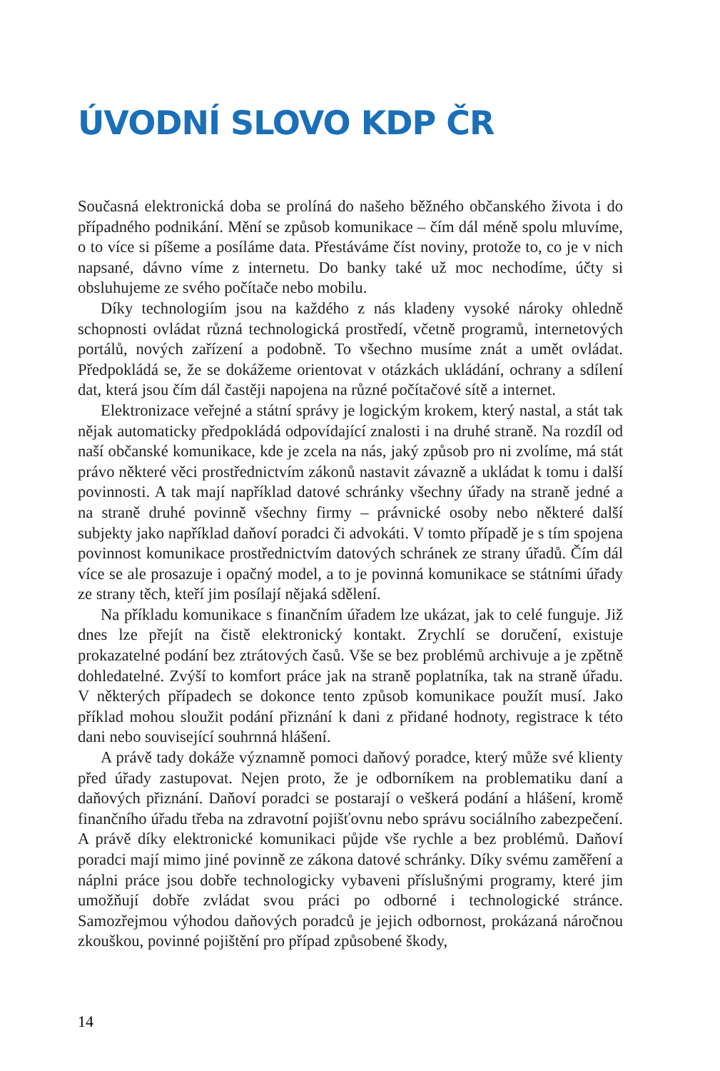ÚVODNÍ SLOVO KDP ČR
Současná elektronická doba se prolíná do našeho běžného občanského života i do případného podnikání. Mění se způsob komunikace – čím dál méně spolu mluvíme, o to více si píšeme a posíláme data. Přestáváme číst noviny, protože to, co je v nich napsané, dávno víme z internetu. Do banky také už moc nechodíme, účty si obsluhujeme ze svého počítače nebo mobilu.
Díky technologiím jsou na každého z nás kladeny vysoké nároky ohledně schopnosti ovládat různá technologická prostředí, včetně programů, internetových portálů, nových zařízení a podobně. To všechno musíme znát a umět ovládat. Předpokládá se, že se dokážeme orientovat v otázkách ukládání, ochrany a sdílení dat, která jsou čím dál častěji napojena na různé počítačové sítě a internet.
Elektronizace veřejné a státní správy je logickým krokem, který nastal, a stát tak nějak automaticky předpokládá odpovídající znalosti i na druhé straně. Na rozdíl od naší občanské komunikace, kde je zcela na nás, jaký způsob pro ni zvolíme, má stát právo některé věci prostřednictvím zákonů nastavit závazně a ukládat k tomu i další povinnosti. A tak mají například datové schránky všechny úřady na straně jedné a na straně druhé povinně všechny firmy – právnické osoby nebo některé další subjekty jako například daňoví poradci či advokáti. V tomto případě je s tím spojena povinnost komunikace prostřednictvím datových schránek ze strany úřadů. Čím dál více se ale prosazuje i opačný model, a to je povinná komunikace se státními úřady ze strany těch, kteří jim posílají nějaká sdělení.
Na příkladu komunikace s finančním úřadem lze ukázat, jak to celé funguje. Již dnes lze přejít na čistě elektronický kontakt. Zrychlí se doručení, existuje prokazatelné podání bez ztrátových časů. Vše se bez problémů archivuje a je zpětně dohledatelné. Zvýší to komfort práce jak na straně poplatníka, tak na straně úřadu. V některých případech se dokonce tento způsob komunikace použít musí. Jako příklad mohou sloužit podání přiznání k dani z přidané hodnoty, registrace k této dani nebo související souhrnná hlášení.
A právě tady dokáže významně pomoci daňový poradce, který může své klienty před úřady zastupovat. Nejen proto, že je odborníkem na problematiku daní a daňových přiznání. Daňoví poradci se postarají o veškerá podání a hlášení, kromě finančního úřadu třeba na zdravotní pojišťovnu nebo správu sociálního zabezpečení. A právě díky elektronické komunikaci půjde vše rychle a bez problémů. Daňoví poradci mají mimo jiné povinně ze zákona datové schránky. Díky svému zaměření a náplni práce jsou dobře technologicky vybaveni příslušnými programy, které jim umožňují dobře zvládat svou práci po odborné i technologické stránce. Samozřejmou výhodou daňových poradců je jejich odbornost, prokázaná náročnou zkouškou, povinné pojištění pro případ způsobené škody,
14